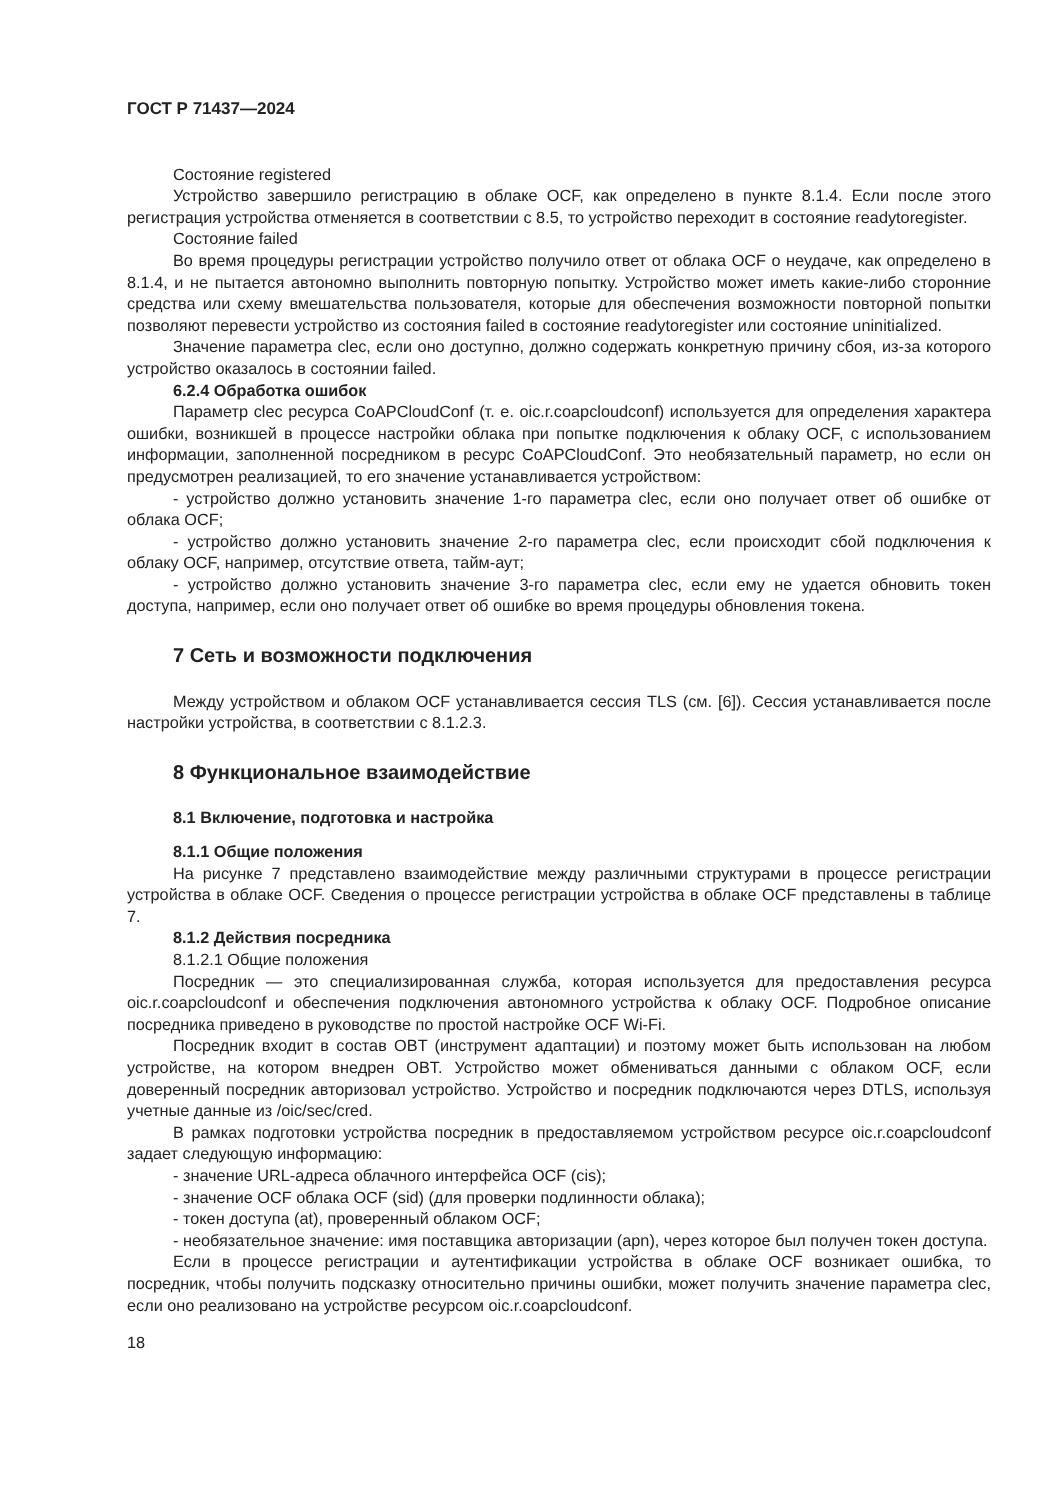ГОСТ Р 71437—2024
Состояние registered
Устройство завершило регистрацию в облаке OCF, как определено в пункте 8.1.4. Если после этого регистрация устройства отменяется в соответствии с 8.5, то устройство переходит в состояние readytoregister.
Состояние failed
Во время процедуры регистрации устройство получило ответ от облака OCF о неудаче, как определено в 8.1.4, и не пытается автономно выполнить повторную попытку. Устройство может иметь какие-либо сторонние средства или схему вмешательства пользователя, которые для обеспечения возможности повторной попытки позволяют перевести устройство из состояния failed в состояние readytoregister или состояние uninitialized.
Значение параметра clec, если оно доступно, должно содержать конкретную причину сбоя, из-за которого устройство оказалось в состоянии failed.
6.2.4 Обработка ошибок
Параметр clec ресурса CoAPCloudConf (т. е. oic.r.coapcloudconf) используется для определения характера ошибки, возникшей в процессе настройки облака при попытке подключения к облаку OCF, с использованием информации, заполненной посредником в ресурс CoAPCloudConf. Это необязательный параметр, но если он предусмотрен реализацией, то его значение устанавливается устройством:
- устройство должно установить значение 1-го параметра clec, если оно получает ответ об ошибке от облака OCF;
- устройство должно установить значение 2-го параметра clec, если происходит сбой подключения к облаку OCF, например, отсутствие ответа, тайм-аут;
- устройство должно установить значение 3-го параметра clec, если ему не удается обновить токен доступа, например, если оно получает ответ об ошибке во время процедуры обновления токена.
7 Сеть и возможности подключения
Между устройством и облаком OCF устанавливается сессия TLS (см. [6]). Сессия устанавливается после настройки устройства, в соответствии с 8.1.2.3.
8 Функциональное взаимодействие
8.1 Включение, подготовка и настройка
8.1.1 Общие положения
На рисунке 7 представлено взаимодействие между различными структурами в процессе регистрации устройства в облаке OCF. Сведения о процессе регистрации устройства в облаке OCF представлены в таблице 7.
8.1.2 Действия посредника
8.1.2.1 Общие положения
Посредник — это специализированная служба, которая используется для предоставления ресурса oic.r.coapcloudconf и обеспечения подключения автономного устройства к облаку OCF. Подробное описание посредника приведено в руководстве по простой настройке OCF Wi-Fi.
Посредник входит в состав OBT (инструмент адаптации) и поэтому может быть использован на любом устройстве, на котором внедрен OBT. Устройство может обмениваться данными с облаком OCF, если доверенный посредник авторизовал устройство. Устройство и посредник подключаются через DTLS, используя учетные данные из /oic/sec/cred.
В рамках подготовки устройства посредник в предоставляемом устройством ресурсе oic.r.coapcloudconf задает следующую информацию:
- значение URL-адреса облачного интерфейса OCF (cis);
- значение OCF облака OCF (sid) (для проверки подлинности облака);
- токен доступа (at), проверенный облаком OCF;
- необязательное значение: имя поставщика авторизации (apn), через которое был получен токен доступа.
Если в процессе регистрации и аутентификации устройства в облаке OCF возникает ошибка, то посредник, чтобы получить подсказку относительно причины ошибки, может получить значение параметра clec, если оно реализовано на устройстве ресурсом oic.r.coapcloudconf.
18